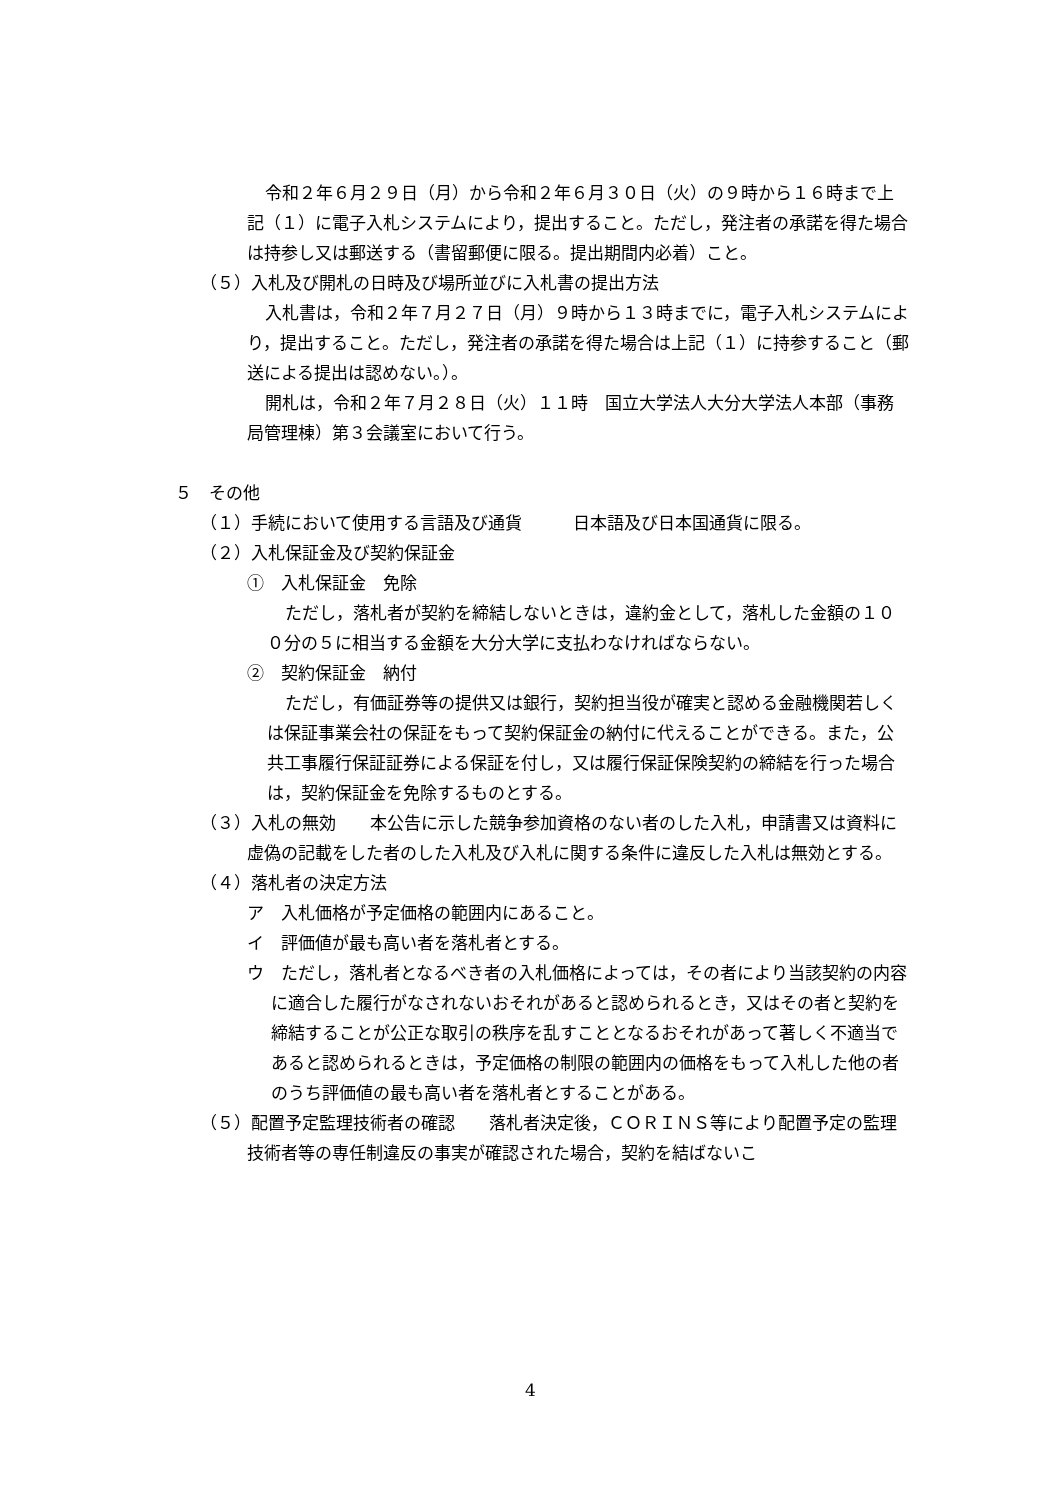令和２年６月２９日（月）から令和２年６月３０日（火）の９時から１６時まで上記（１）に電子入札システムにより，提出すること。ただし，発注者の承諾を得た場合は持参し又は郵送する（書留郵便に限る。提出期間内必着）こと。
（５）入札及び開札の日時及び場所並びに入札書の提出方法
入札書は，令和２年７月２７日（月）９時から１３時までに，電子入札システムにより，提出すること。ただし，発注者の承諾を得た場合は上記（１）に持参すること（郵送による提出は認めない。）。
開札は，令和２年７月２８日（火）１１時　国立大学法人大分大学法人本部（事務局管理棟）第３会議室において行う。
５　その他
（１）手続において使用する言語及び通貨　　　日本語及び日本国通貨に限る。
（２）入札保証金及び契約保証金
①　入札保証金　免除
ただし，落札者が契約を締結しないときは，違約金として，落札した金額の１００分の５に相当する金額を大分大学に支払わなければならない。
②　契約保証金　納付
ただし，有価証券等の提供又は銀行，契約担当役が確実と認める金融機関若しくは保証事業会社の保証をもって契約保証金の納付に代えることができる。また，公共工事履行保証証券による保証を付し，又は履行保証保険契約の締結を行った場合は，契約保証金を免除するものとする。
（３）入札の無効　　本公告に示した競争参加資格のない者のした入札，申請書又は資料に虚偽の記載をした者のした入札及び入札に関する条件に違反した入札は無効とする。
（４）落札者の決定方法
ア　入札価格が予定価格の範囲内にあること。
イ　評価値が最も高い者を落札者とする。
ウ　ただし，落札者となるべき者の入札価格によっては，その者により当該契約の内容に適合した履行がなされないおそれがあると認められるとき，又はその者と契約を締結することが公正な取引の秩序を乱すこととなるおそれがあって著しく不適当であると認められるときは，予定価格の制限の範囲内の価格をもって入札した他の者のうち評価値の最も高い者を落札者とすることがある。
（５）配置予定監理技術者の確認　　落札者決定後，ＣＯＲＩＮＳ等により配置予定の監理技術者等の専任制違反の事実が確認された場合，契約を結ばないこ
4